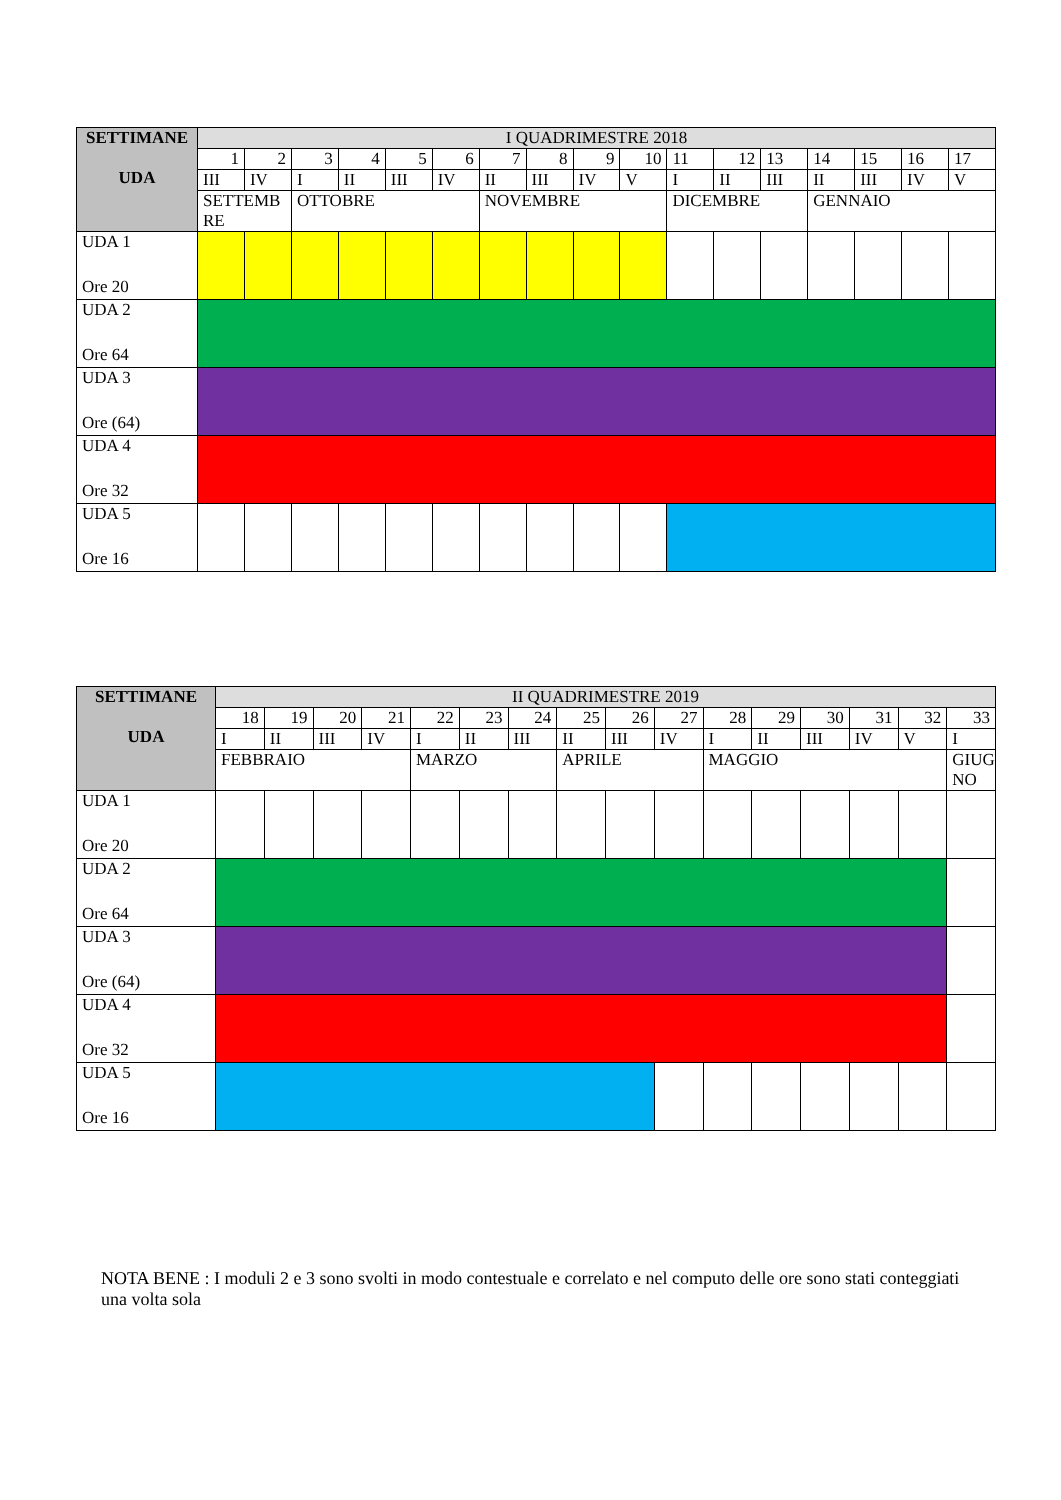| SETTIMANE UDA | I QUADRIMESTRE 2018 | | | | | | | | | | | | | | | | |
| --- | --- | --- | --- | --- | --- | --- | --- | --- | --- | --- | --- | --- | --- | --- | --- | --- | --- |
| | 1 | 2 | 3 | 4 | 5 | 6 | 7 | 8 | 9 | 10 | 11 | 12 | 13 | 14 | 15 | 16 | 17 |
| | III | IV | I | II | III | IV | II | III | IV | V | I | II | III | II | III | IV | V |
| | SETTEMB RE | | OTTOBRE | | | | NOVEMBRE | | | | DICEMBRE | | | GENNAIO | | | |
| UDA 1 Ore 20 | | | | | | | | | | | | | | | | | |
| UDA 2 Ore 64 | | | | | | | | | | | | | | | | | |
| UDA 3 Ore (64) | | | | | | | | | | | | | | | | | |
| UDA 4 Ore 32 | | | | | | | | | | | | | | | | | |
| UDA 5 Ore 16 | | | | | | | | | | | | | | | | | |
| SETTIMANE UDA | II QUADRIMESTRE 2019 | | | | | | | | | | | | | | | |
| --- | --- | --- | --- | --- | --- | --- | --- | --- | --- | --- | --- | --- | --- | --- | --- | --- |
| | 18 | 19 | 20 | 21 | 22 | 23 | 24 | 25 | 26 | 27 | 28 | 29 | 30 | 31 | 32 | 33 |
| | I | II | III | IV | I | II | III | II | III | IV | I | II | III | IV | V | I |
| | FEBBRAIO | | | | MARZO | | | APRILE | | | MAGGIO | | | | | GIUG NO |
| UDA 1 Ore 20 | | | | | | | | | | | | | | | | |
| UDA 2 Ore 64 | | | | | | | | | | | | | | | | |
| UDA 3 Ore (64) | | | | | | | | | | | | | | | | |
| UDA 4 Ore 32 | | | | | | | | | | | | | | | | |
| UDA 5 Ore 16 | | | | | | | | | | | | | | | | |
NOTA BENE : I moduli 2 e 3 sono svolti in modo contestuale e correlato e nel computo delle ore sono stati conteggiati una volta sola